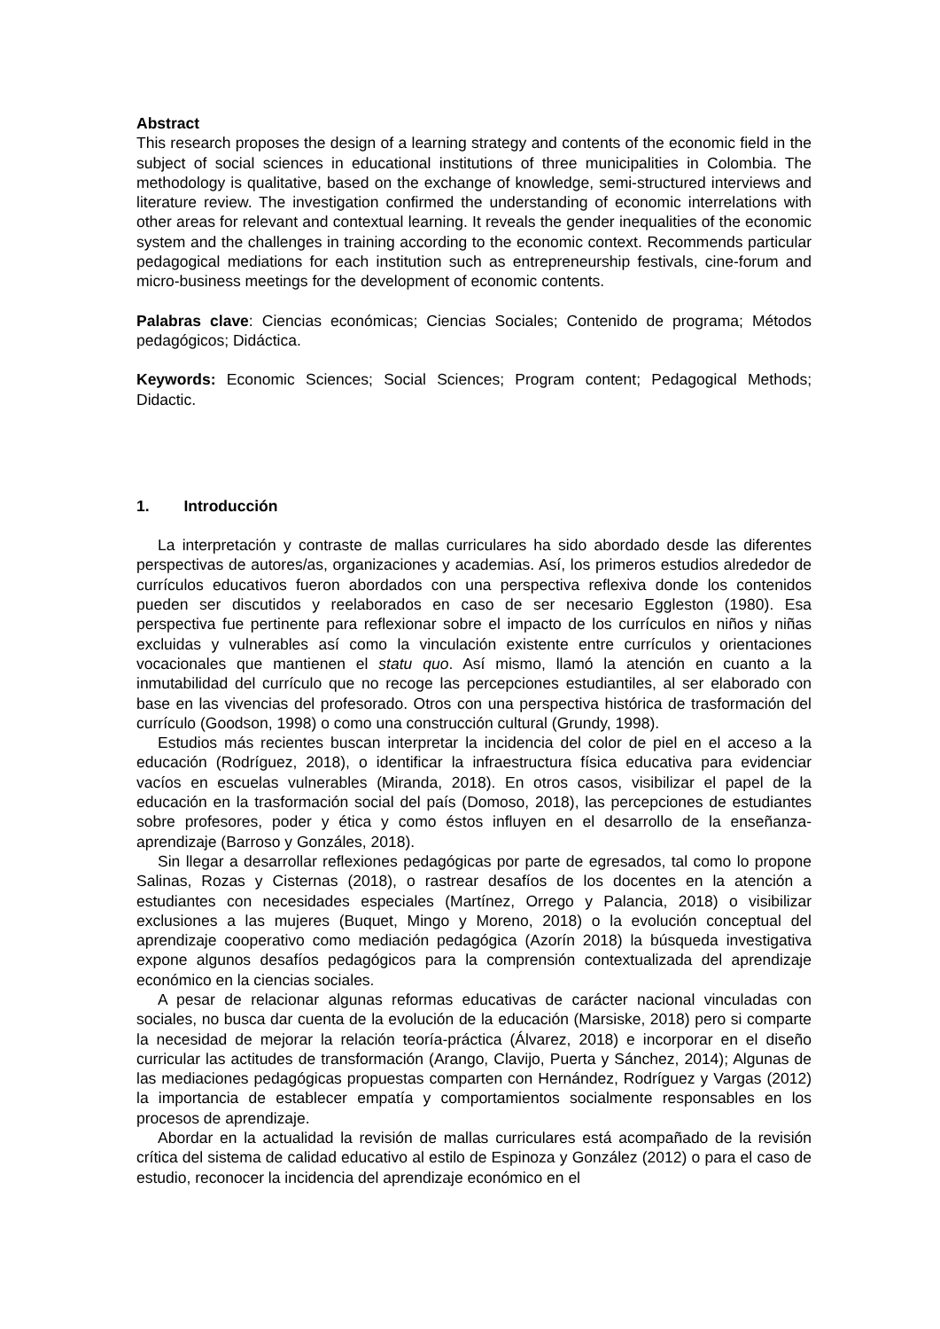Abstract
This research proposes the design of a learning strategy and contents of the economic field in the subject of social sciences in educational institutions of three municipalities in Colombia. The methodology is qualitative, based on the exchange of knowledge, semi-structured interviews and literature review. The investigation confirmed the understanding of economic interrelations with other areas for relevant and contextual learning. It reveals the gender inequalities of the economic system and the challenges in training according to the economic context. Recommends particular pedagogical mediations for each institution such as entrepreneurship festivals, cine-forum and micro-business meetings for the development of economic contents.
Palabras clave: Ciencias económicas; Ciencias Sociales; Contenido de programa; Métodos pedagógicos; Didáctica.
Keywords: Economic Sciences; Social Sciences; Program content; Pedagogical Methods; Didactic.
1. Introducción
La interpretación y contraste de mallas curriculares ha sido abordado desde las diferentes perspectivas de autores/as, organizaciones y academias. Así, los primeros estudios alrededor de currículos educativos fueron abordados con una perspectiva reflexiva donde los contenidos pueden ser discutidos y reelaborados en caso de ser necesario Eggleston (1980). Esa perspectiva fue pertinente para reflexionar sobre el impacto de los currículos en niños y niñas excluidas y vulnerables así como la vinculación existente entre currículos y orientaciones vocacionales que mantienen el statu quo. Así mismo, llamó la atención en cuanto a la inmutabilidad del currículo que no recoge las percepciones estudiantiles, al ser elaborado con base en las vivencias del profesorado. Otros con una perspectiva histórica de trasformación del currículo (Goodson, 1998) o como una construcción cultural (Grundy, 1998).
Estudios más recientes buscan interpretar la incidencia del color de piel en el acceso a la educación (Rodríguez, 2018), o identificar la infraestructura física educativa para evidenciar vacíos en escuelas vulnerables (Miranda, 2018). En otros casos, visibilizar el papel de la educación en la trasformación social del país (Domoso, 2018), las percepciones de estudiantes sobre profesores, poder y ética y como éstos influyen en el desarrollo de la enseñanza-aprendizaje (Barroso y Gonzáles, 2018).
Sin llegar a desarrollar reflexiones pedagógicas por parte de egresados, tal como lo propone Salinas, Rozas y Cisternas (2018), o rastrear desafíos de los docentes en la atención a estudiantes con necesidades especiales (Martínez, Orrego y Palancia, 2018) o visibilizar exclusiones a las mujeres (Buquet, Mingo y Moreno, 2018) o la evolución conceptual del aprendizaje cooperativo como mediación pedagógica (Azorín 2018) la búsqueda investigativa expone algunos desafíos pedagógicos para la comprensión contextualizada del aprendizaje económico en la ciencias sociales.
A pesar de relacionar algunas reformas educativas de carácter nacional vinculadas con sociales, no busca dar cuenta de la evolución de la educación (Marsiske, 2018) pero si comparte la necesidad de mejorar la relación teoría-práctica (Álvarez, 2018) e incorporar en el diseño curricular las actitudes de transformación (Arango, Clavijo, Puerta y Sánchez, 2014); Algunas de las mediaciones pedagógicas propuestas comparten con Hernández, Rodríguez y Vargas (2012) la importancia de establecer empatía y comportamientos socialmente responsables en los procesos de aprendizaje.
Abordar en la actualidad la revisión de mallas curriculares está acompañado de la revisión crítica del sistema de calidad educativo al estilo de Espinoza y González (2012) o para el caso de estudio, reconocer la incidencia del aprendizaje económico en el